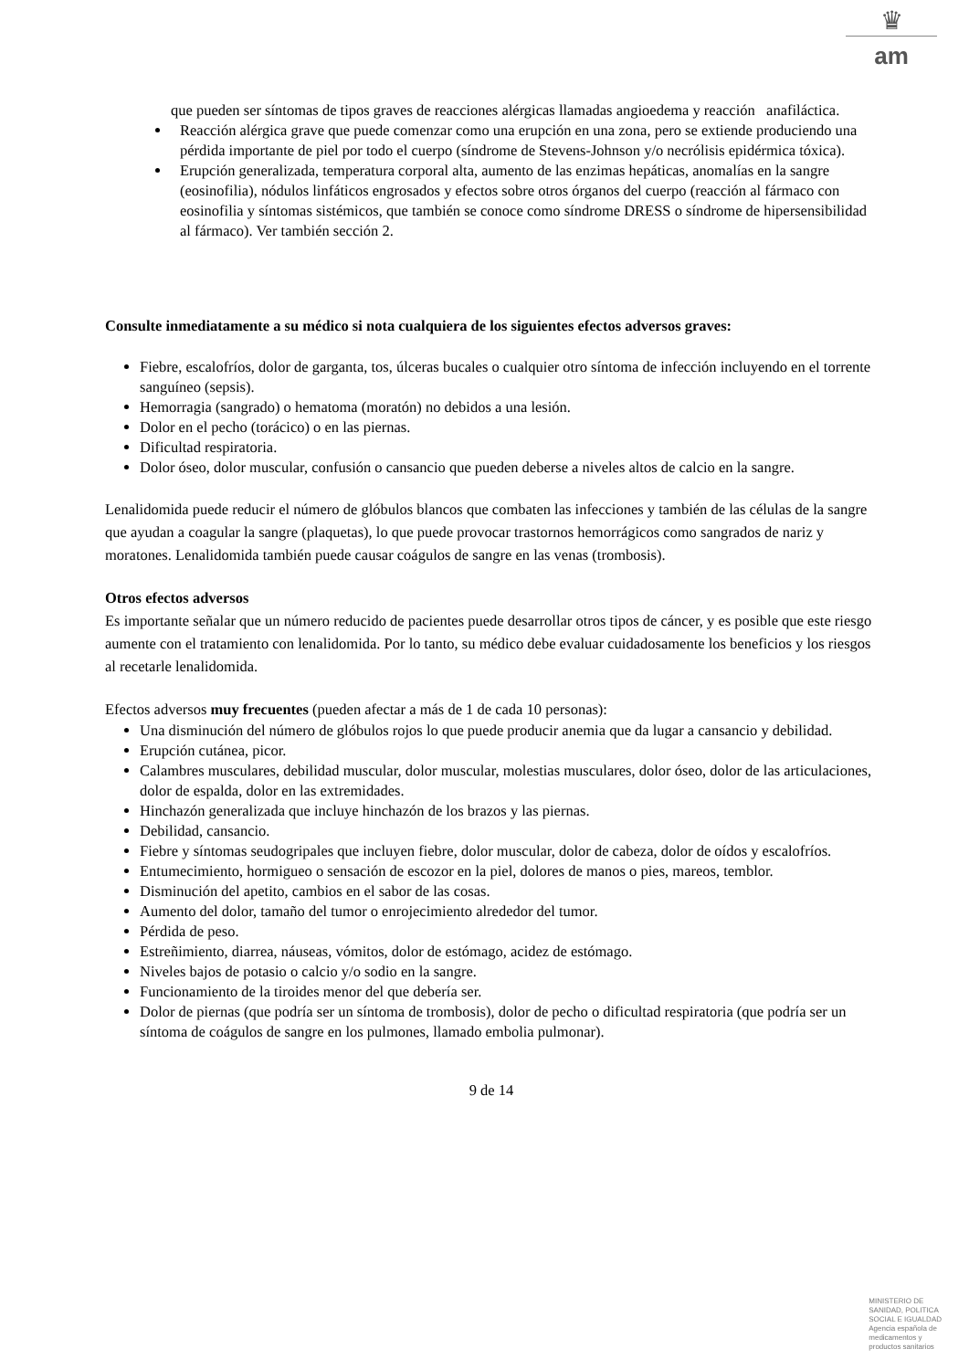♛
am
que pueden ser síntomas de tipos graves de reacciones alérgicas llamadas angioedema y reacción anafiláctica.
Reacción alérgica grave que puede comenzar como una erupción en una zona, pero se extiende produciendo una pérdida importante de piel por todo el cuerpo (síndrome de Stevens-Johnson y/o necrólisis epidérmica tóxica).
Erupción generalizada, temperatura corporal alta, aumento de las enzimas hepáticas, anomalías en la sangre (eosinofilia), nódulos linfáticos engrosados y efectos sobre otros órganos del cuerpo (reacción al fármaco con eosinofilia y síntomas sistémicos, que también se conoce como síndrome DRESS o síndrome de hipersensibilidad al fármaco). Ver también sección 2.
Consulte inmediatamente a su médico si nota cualquiera de los siguientes efectos adversos graves:
Fiebre, escalofríos, dolor de garganta, tos, úlceras bucales o cualquier otro síntoma de infección incluyendo en el torrente sanguíneo (sepsis).
Hemorragia (sangrado) o hematoma (moratón) no debidos a una lesión.
Dolor en el pecho (torácico) o en las piernas.
Dificultad respiratoria.
Dolor óseo, dolor muscular, confusión o cansancio que pueden deberse a niveles altos de calcio en la sangre.
Lenalidomida puede reducir el número de glóbulos blancos que combaten las infecciones y también de las células de la sangre que ayudan a coagular la sangre (plaquetas), lo que puede provocar trastornos hemorrágicos como sangrados de nariz y moratones. Lenalidomida también puede causar coágulos de sangre en las venas (trombosis).
Otros efectos adversos
Es importante señalar que un número reducido de pacientes puede desarrollar otros tipos de cáncer, y es posible que este riesgo aumente con el tratamiento con lenalidomida. Por lo tanto, su médico debe evaluar cuidadosamente los beneficios y los riesgos al recetarle lenalidomida.
Efectos adversos muy frecuentes (pueden afectar a más de 1 de cada 10 personas):
Una disminución del número de glóbulos rojos lo que puede producir anemia que da lugar a cansancio y debilidad.
Erupción cutánea, picor.
Calambres musculares, debilidad muscular, dolor muscular, molestias musculares, dolor óseo, dolor de las articulaciones, dolor de espalda, dolor en las extremidades.
Hinchazón generalizada que incluye hinchazón de los brazos y las piernas.
Debilidad, cansancio.
Fiebre y síntomas seudogripales que incluyen fiebre, dolor muscular, dolor de cabeza, dolor de oídos y escalofríos.
Entumecimiento, hormigueo o sensación de escozor en la piel, dolores de manos o pies, mareos, temblor.
Disminución del apetito, cambios en el sabor de las cosas.
Aumento del dolor, tamaño del tumor o enrojecimiento alrededor del tumor.
Pérdida de peso.
Estreñimiento, diarrea, náuseas, vómitos, dolor de estómago, acidez de estómago.
Niveles bajos de potasio o calcio y/o sodio en la sangre.
Funcionamiento de la tiroides menor del que debería ser.
Dolor de piernas (que podría ser un síntoma de trombosis), dolor de pecho o dificultad respiratoria (que podría ser un síntoma de coágulos de sangre en los pulmones, llamado embolia pulmonar).
9 de 14
MINISTERIO DE
SANIDAD, POLITICA
SOCIAL E IGUALDAD
Agencia española de
medicamentos y
productos sanitarios